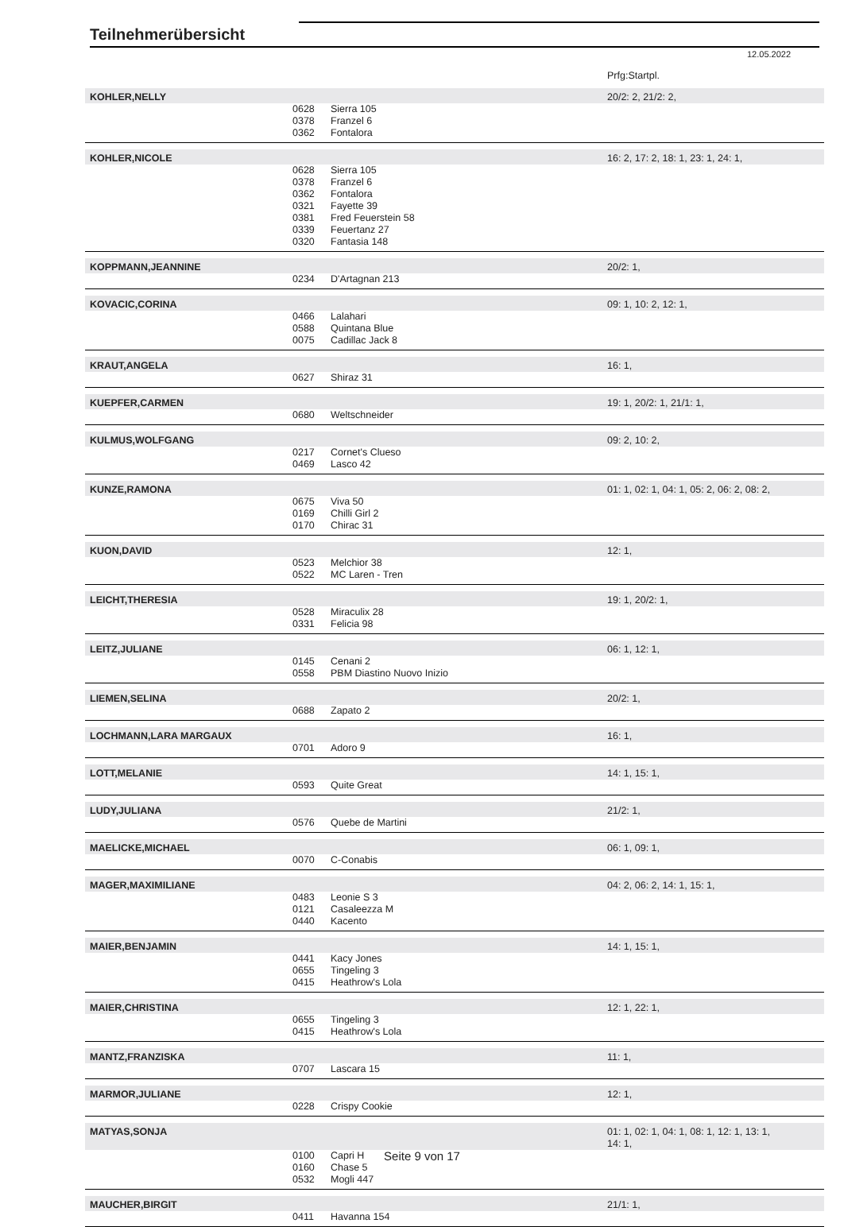Teilnehmerübersicht
12.05.2022
| | | | Prfg:Startpl. |
| KOHLER,NELLY | | | 20/2: 2, 21/2: 2, |
| | 0628 | Sierra 105 | |
| | 0378 | Franzel 6 | |
| | 0362 | Fontalora | |
| KOHLER,NICOLE | | | 16: 2, 17: 2, 18: 1, 23: 1, 24: 1, |
| | 0628 | Sierra 105 | |
| | 0378 | Franzel 6 | |
| | 0362 | Fontalora | |
| | 0321 | Fayette 39 | |
| | 0381 | Fred Feuerstein 58 | |
| | 0339 | Feuertanz 27 | |
| | 0320 | Fantasia 148 | |
| KOPPMANN,JEANNINE | | | 20/2: 1, |
| | 0234 | D'Artagnan 213 | |
| KOVACIC,CORINA | | | 09: 1, 10: 2, 12: 1, |
| | 0466 | Lalahari | |
| | 0588 | Quintana Blue | |
| | 0075 | Cadillac Jack 8 | |
| KRAUT,ANGELA | | | 16: 1, |
| | 0627 | Shiraz 31 | |
| KUEPFER,CARMEN | | | 19: 1, 20/2: 1, 21/1: 1, |
| | 0680 | Weltschneider | |
| KULMUS,WOLFGANG | | | 09: 2, 10: 2, |
| | 0217 | Cornet's Clueso | |
| | 0469 | Lasco 42 | |
| KUNZE,RAMONA | | | 01: 1, 02: 1, 04: 1, 05: 2, 06: 2, 08: 2, |
| | 0675 | Viva 50 | |
| | 0169 | Chilli Girl 2 | |
| | 0170 | Chirac 31 | |
| KUON,DAVID | | | 12: 1, |
| | 0523 | Melchior 38 | |
| | 0522 | MC Laren - Tren | |
| LEICHT,THERESIA | | | 19: 1, 20/2: 1, |
| | 0528 | Miraculix 28 | |
| | 0331 | Felicia 98 | |
| LEITZ,JULIANE | | | 06: 1, 12: 1, |
| | 0145 | Cenani 2 | |
| | 0558 | PBM Diastino Nuovo Inizio | |
| LIEMEN,SELINA | | | 20/2: 1, |
| | 0688 | Zapato 2 | |
| LOCHMANN,LARA MARGAUX | | | 16: 1, |
| | 0701 | Adoro 9 | |
| LOTT,MELANIE | | | 14: 1, 15: 1, |
| | 0593 | Quite Great | |
| LUDY,JULIANA | | | 21/2: 1, |
| | 0576 | Quebe de Martini | |
| MAELICKE,MICHAEL | | | 06: 1, 09: 1, |
| | 0070 | C-Conabis | |
| MAGER,MAXIMILIANE | | | 04: 2, 06: 2, 14: 1, 15: 1, |
| | 0483 | Leonie S 3 | |
| | 0121 | Casaleezza M | |
| | 0440 | Kacento | |
| MAIER,BENJAMIN | | | 14: 1, 15: 1, |
| | 0441 | Kacy Jones | |
| | 0655 | Tingeling 3 | |
| | 0415 | Heathrow's Lola | |
| MAIER,CHRISTINA | | | 12: 1, 22: 1, |
| | 0655 | Tingeling 3 | |
| | 0415 | Heathrow's Lola | |
| MANTZ,FRANZISKA | | | 11: 1, |
| | 0707 | Lascara 15 | |
| MARMOR,JULIANE | | | 12: 1, |
| | 0228 | Crispy Cookie | |
| MATYAS,SONJA | | | 01: 1, 02: 1, 04: 1, 08: 1, 12: 1, 13: 1, 14: 1, |
| | 0100 | Capri H | |
| | 0160 | Chase 5 | |
| | 0532 | Mogli 447 | |
| MAUCHER,BIRGIT | | | 21/1: 1, |
| | 0411 | Havanna 154 | |
Seite 9 von 17